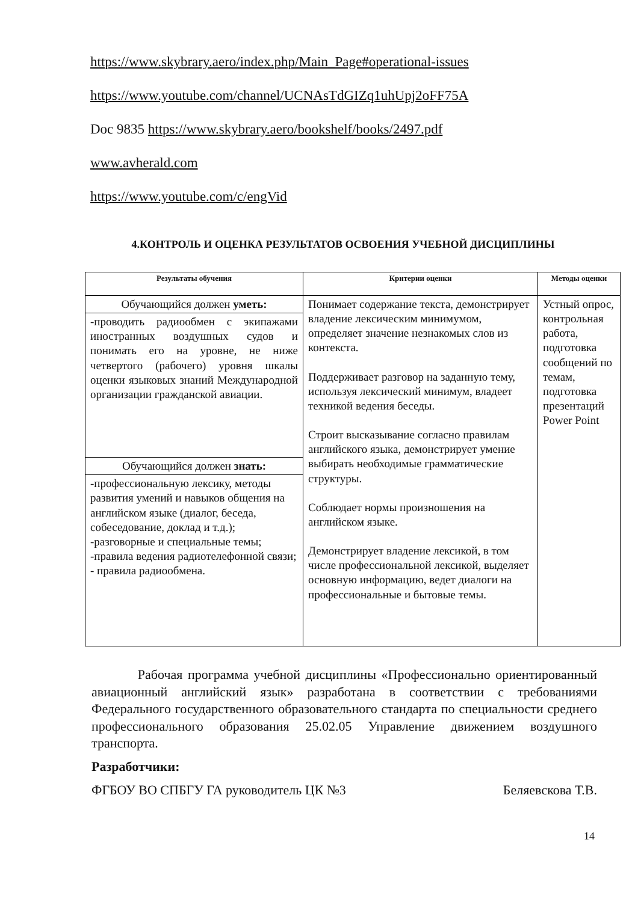https://www.skybrary.aero/index.php/Main_Page#operational-issues
https://www.youtube.com/channel/UCNAsTdGIZq1uhUpj2oFF75A
Doc 9835 https://www.skybrary.aero/bookshelf/books/2497.pdf
www.avherald.com
https://www.youtube.com/c/engVid
4.КОНТРОЛЬ И ОЦЕНКА РЕЗУЛЬТАТОВ ОСВОЕНИЯ УЧЕБНОЙ ДИСЦИПЛИНЫ
| Результаты обучения | Критерии оценки | Методы оценки |
| --- | --- | --- |
| Обучающийся должен уметь: | Понимает содержание текста, демонстрирует владение лексическим минимумом, определяет значение незнакомых слов из контекста. Поддерживает разговор на заданную тему, используя лексический минимум, владеет техникой ведения беседы. Строит высказывание согласно правилам английского языка, демонстрирует умение выбирать необходимые грамматические структуры. Соблюдает нормы произношения на английском языке. Демонстрирует владение лексикой, в том числе профессиональной лексикой, выделяет основную информацию, ведет диалоги на профессиональные и бытовые темы. | Устный опрос, контрольная работа, подготовка сообщений по темам, подготовка презентаций Power Point |
| -проводить радиообмен с экипажами иностранных воздушных судов и понимать его на уровне, не ниже четвертого (рабочего) уровня шкалы оценки языковых знаний Международной организации гражданской авиации. | | |
| Обучающийся должен знать: | | |
| -профессиональную лексику, методы развития умений и навыков общения на английском языке (диалог, беседа, собеседование, доклад и т.д.); -разговорные и специальные темы; -правила ведения радиотелефонной связи; - правила радиообмена. | | |
Рабочая программа учебной дисциплины «Профессионально ориентированный авиационный английский язык» разработана в соответствии с требованиями Федерального государственного образовательного стандарта по специальности среднего профессионального образования 25.02.05 Управление движением воздушного транспорта.
Разработчики:
ФГБОУ ВО СПБГУ ГА руководитель ЦК №3 Беляевскова Т.В.
14